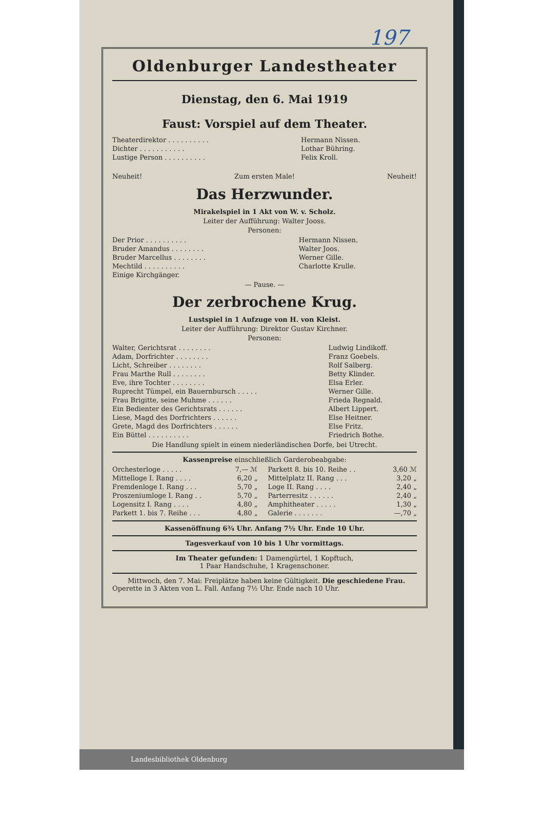197
Oldenburger Landestheater
Dienstag, den 6. Mai 1919
Faust: Vorspiel auf dem Theater.
| Theaterdirektor . . . . . . . . . . | Hermann Nissen. |
| Dichter . . . . . . . . . . . | Lothar Bühring. |
| Lustige Person . . . . . . . . . . | Felix Kroll. |
| Neuheit! | Zum ersten Male! | Neuheit! |
Das Herzwunder.
Mirakelspiel in 1 Akt von W. v. Scholz.
Leiter der Aufführung: Walter Jooss.
Personen:
| Der Prior . . . . . . . . . . | Hermann Nissen. |
| Bruder Amandus . . . . . . . . | Walter Joos. |
| Bruder Marcellus . . . . . . . . | Werner Gille. |
| Mechtild . . . . . . . . . . | Charlotte Krulle. |
| Einige Kirchgänger. | |
— Pause. —
Der zerbrochene Krug.
Lustspiel in 1 Aufzuge von H. von Kleist.
Leiter der Aufführung: Direktor Gustav Kirchner.
Personen:
| Walter, Gerichtsrat . . . . . . . . | Ludwig Lindikoff. |
| Adam, Dorfrichter . . . . . . . . | Franz Goebels. |
| Licht, Schreiber . . . . . . . . | Rolf Salberg. |
| Frau Marthe Rull . . . . . . . . | Betty Klinder. |
| Eve, ihre Tochter . . . . . . . . | Elsa Erler. |
| Ruprecht Tümpel, ein Bauernbursch . . . . . | Werner Gille. |
| Frau Brigitte, seine Muhme . . . . . . | Frieda Regnald. |
| Ein Bedienter des Gerichtsrats . . . . . . | Albert Lippert. |
| Liese, Magd des Dorfrichters . . . . . . | Else Heitner. |
| Grete, Magd des Dorfrichters . . . . . . | Else Fritz. |
| Ein Büttel . . . . . . . . . . | Friedrich Bothe. |
Die Handlung spielt in einem niederländischen Dorfe, bei Utrecht.
Kassenpreise einschließlich Garderobeabgabe:
| Orchesterloge . . . . . | 7,— ℳ | Parkett 8. bis 10. Reihe . . | 3,60 ℳ |
| Mittelloge I. Rang . . . . | 6,20 „ | Mittelplatz II. Rang . . . | 3,20 „ |
| Fremdenloge I. Rang . . . | 5,70 „ | Loge II. Rang . . . . | 2,40 „ |
| Proszeniumloge I. Rang . . | 5,70 „ | Parterresitz . . . . . . | 2,40 „ |
| Logensitz I. Rang . . . . | 4,80 „ | Amphitheater . . . . . | 1,30 „ |
| Parkett 1. bis 7. Reihe . . . | 4,80 „ | Galerie . . . . . . . | —,70 „ |
Kassenöffnung 6¾ Uhr. Anfang 7½ Uhr. Ende 10 Uhr.
Tagesverkauf von 10 bis 1 Uhr vormittags.
Im Theater gefunden: 1 Damengürtel, 1 Kopftuch,
1 Paar Handschuhe, 1 Kragenschoner.
Mittwoch, den 7. Mai: Freiplätze haben keine Gültigkeit. Die geschiedene Frau. Operette in 3 Akten von L. Fall. Anfang 7½ Uhr. Ende nach 10 Uhr.
Landesbibliothek Oldenburg